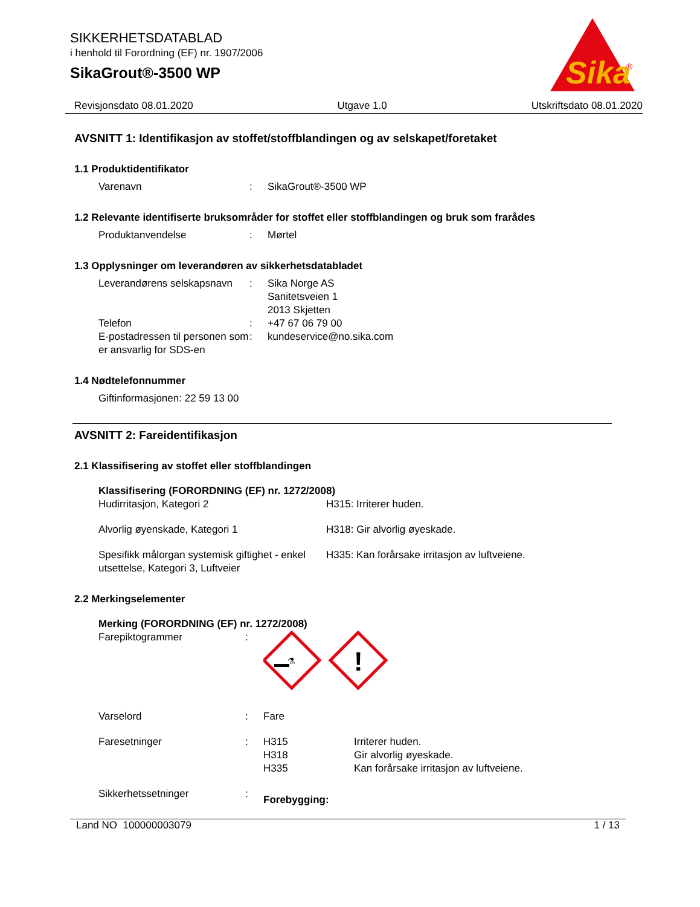SIKKERHETSDATABLAD
i henhold til Forordning (EF) nr. 1907/2006
SikaGrout®-3500 WP
Sika
®
Revisjonsdato 08.01.2020 Utgave 1.0 Utskriftsdato 08.01.2020
AVSNITT 1: Identifikasjon av stoffet/stoffblandingen og av selskapet/foretaket
1.1 Produktidentifikator
Varenavn : SikaGrout®-3500 WP
1.2 Relevante identifiserte bruksområder for stoffet eller stoffblandingen og bruk som frarådes
Produktanvendelse : Mørtel
1.3 Opplysninger om leverandøren av sikkerhetsdatabladet
Leverandørens selskapsnavn
: Sika Norge AS
Sanitetsveien 1
2013 Skjetten
Telefon : +47 67 06 79 00
E-postadressen til personen som er ansvarlig for SDS-en
: kundeservice@no.sika.com
1.4 Nødtelefonnummer
Giftinformasjonen: 22 59 13 00
AVSNITT 2: Fareidentifikasjon
2.1 Klassifisering av stoffet eller stoffblandingen
Klassifisering (FORORDNING (EF) nr. 1272/2008)
Hudirritasjon, Kategori 2 H315: Irriterer huden.
Alvorlig øyenskade, Kategori 1 H318: Gir alvorlig øyeskade.
Spesifikk målorgan systemisk giftighet - enkel utsettelse, Kategori 3, Luftveier
H335: Kan forårsake irritasjon av luftveiene.
2.2 Merkingselementer
Merking (FORORDNING (EF) nr. 1272/2008)
Farepiktogrammer :
⚗
!
Varselord : Fare
Faresetninger : H315
H318
H335
Irriterer huden.
Gir alvorlig øyeskade.
Kan forårsake irritasjon av luftveiene.
Sikkerhetssetninger :
Forebygging:
Land NO 100000003079 1 / 13